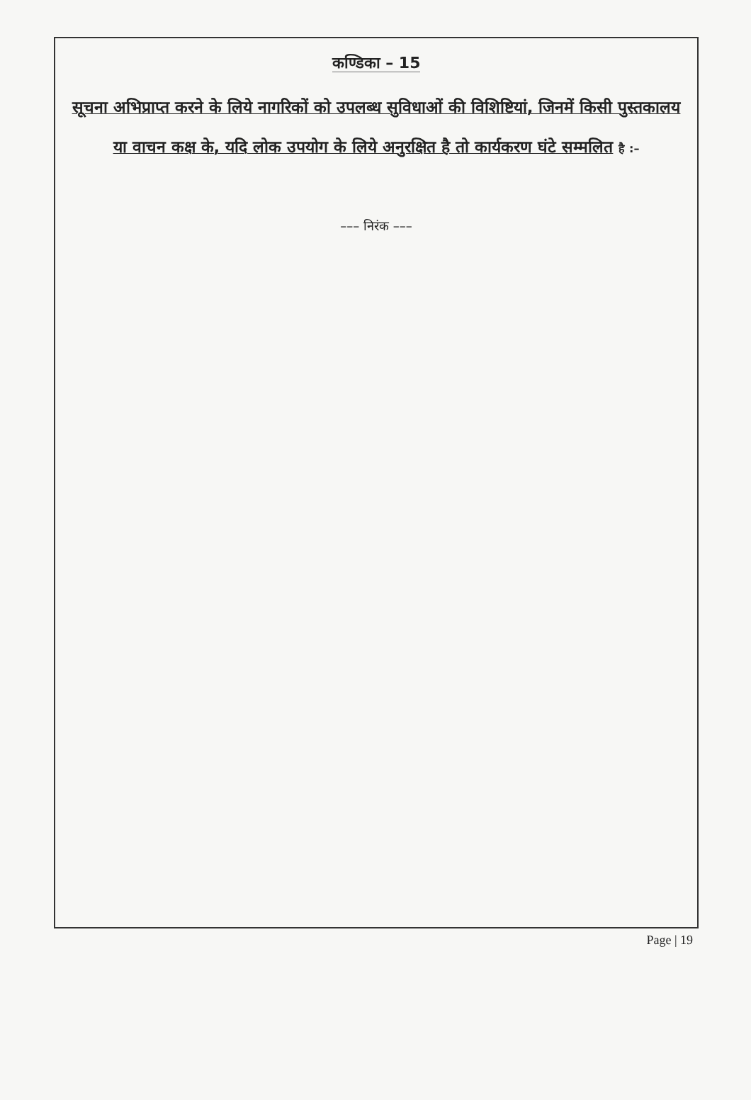कण्डिका – 15
सूचना अभिप्राप्त करने के लिये नागरिकों को उपलब्ध सुविधाओं की विशिष्टियां, जिनमें किसी पुस्तकालय या वाचन कक्ष के, यदि लोक उपयोग के लिये अनुरक्षित है तो कार्यकरण घंटे सम्मलित है :–
––– निरंक –––
Page | 19